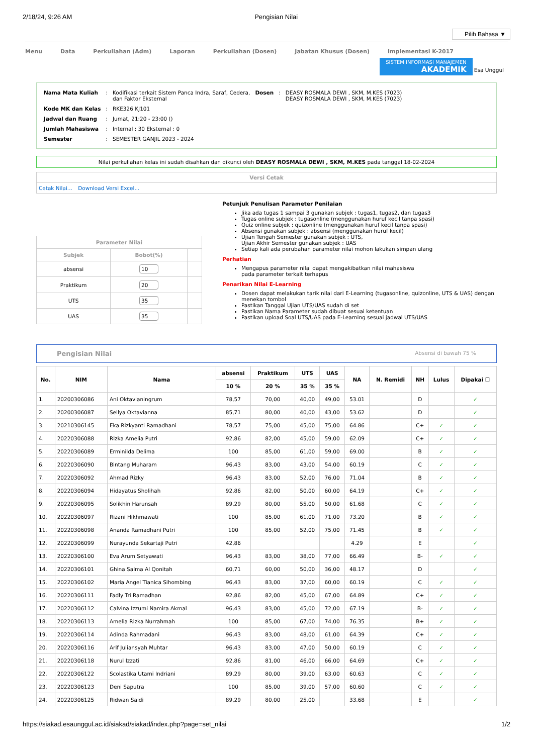2/18/24, 9:26 AM Pengisian Nilai
Pilih Bahasa ▼
Menu Data Perkuliahan (Adm) Laporan Perkuliahan (Dosen) Jabatan Khusus (Dosen) Implementasi K-2017
SISTEM INFORMASI MANAJEMEN AKADEMIK
Esa Unggul
| Nama Mata Kuliah | : | Kodifikasi terkait Sistem Panca Indra, Saraf, Cedera, dan Faktor Eksternal | Dosen | : | DEASY ROSMALA DEWI , SKM, M.KES (7023) DEASY ROSMALA DEWI , SKM, M.KES (7023) |
| Kode MK dan Kelas | : | RKE326 KJ101 | | | |
| Jadwal dan Ruang | : | Jumat, 21:20 - 23:00 () | | | |
| Jumlah Mahasiswa | : | Internal : 30 Eksternal : 0 | | | |
| Semester | : | SEMESTER GANJIL 2023 - 2024 | | | |
Nilai perkuliahan kelas ini sudah disahkan dan dikunci oleh DEASY ROSMALA DEWI , SKM, M.KES pada tanggal 18-02-2024
Versi Cetak
Cetak Nilai... Download Versi Excel...
| Parameter Nilai | | |
| --- | --- | --- |
| Subjek | Bobot(%) | |
| absensi | 10 | |
| Praktikum | 20 | |
| UTS | 35 | |
| UAS | 35 | |
Petunjuk Penulisan Parameter Penilaian
Jika ada tugas 1 sampai 3 gunakan subjek : tugas1, tugas2, dan tugas3
Tugas online subjek : tugasonline (menggunakan huruf kecil tanpa spasi)
Quiz online subjek : quizonline (menggunakan huruf kecil tanpa spasi)
Absensi gunakan subjek : absensi (menggunakan huruf kecil)
Ujian Tengah Semester gunakan subjek : UTS,
Ujian Akhir Semester gunakan subjek : UAS
Setiap kali ada perubahan parameter nilai mohon lakukan simpan ulang
Perhatian
Mengapus parameter nilai dapat mengakibatkan nilai mahasiswa
pada parameter terkait terhapus
Penarikan Nilai E-Learning
Dosen dapat melakukan tarik nilai dari E-Learning (tugasonline, quizonline, UTS & UAS) dengan menekan tombol
Pastikan Tanggal Ujian UTS/UAS sudah di set
Pastikan Nama Parameter sudah dibuat sesuai ketentuan
Pastikan upload Soal UTS/UAS pada E-Learning sesuai jadwal UTS/UAS
Pengisian Nilai Absensi di bawah 75 %
| No. | NIM | Nama | absensi | Praktikum | UTS | UAS | NA | N. Remidi | NH | Lulus | Dipakai ☐ |
| --- | --- | --- | --- | --- | --- | --- | --- | --- | --- | --- | --- |
| | | | 10 % | 20 % | 35 % | 35 % | | | | | |
| 1. | 20200306086 | Ani Oktavianingrum | 78,57 | 70,00 | 40,00 | 49,00 | 53.01 | | D | | ✓ |
| 2. | 20200306087 | Sellya Oktavianna | 85,71 | 80,00 | 40,00 | 43,00 | 53.62 | | D | | ✓ |
| 3. | 20210306145 | Eka Rizkyanti Ramadhani | 78,57 | 75,00 | 45,00 | 75,00 | 64.86 | | C+ | ✓ | ✓ |
| 4. | 20220306088 | Rizka Amelia Putri | 92,86 | 82,00 | 45,00 | 59,00 | 62.09 | | C+ | ✓ | ✓ |
| 5. | 20220306089 | Erminilda Delima | 100 | 85,00 | 61,00 | 59,00 | 69.00 | | B | ✓ | ✓ |
| 6. | 20220306090 | Bintang Muharam | 96,43 | 83,00 | 43,00 | 54,00 | 60.19 | | C | ✓ | ✓ |
| 7. | 20220306092 | Ahmad Rizky | 96,43 | 83,00 | 52,00 | 76,00 | 71.04 | | B | ✓ | ✓ |
| 8. | 20220306094 | Hidayatus Sholihah | 92,86 | 82,00 | 50,00 | 60,00 | 64.19 | | C+ | ✓ | ✓ |
| 9. | 20220306095 | Solikhin Harunsah | 89,29 | 80,00 | 55,00 | 50,00 | 61.68 | | C | ✓ | ✓ |
| 10. | 20220306097 | Rizani Hikhmawati | 100 | 85,00 | 61,00 | 71,00 | 73.20 | | B | ✓ | ✓ |
| 11. | 20220306098 | Ananda Ramadhani Putri | 100 | 85,00 | 52,00 | 75,00 | 71.45 | | B | ✓ | ✓ |
| 12. | 20220306099 | Nurayunda Sekartaji Putri | 42,86 | | | | 4.29 | | E | | ✓ |
| 13. | 20220306100 | Eva Arum Setyawati | 96,43 | 83,00 | 38,00 | 77,00 | 66.49 | | B- | ✓ | ✓ |
| 14. | 20220306101 | Ghina Salma Al Qonitah | 60,71 | 60,00 | 50,00 | 36,00 | 48.17 | | D | | ✓ |
| 15. | 20220306102 | Maria Angel Tianica Sihombing | 96,43 | 83,00 | 37,00 | 60,00 | 60.19 | | C | ✓ | ✓ |
| 16. | 20220306111 | Fadly Tri Ramadhan | 92,86 | 82,00 | 45,00 | 67,00 | 64.89 | | C+ | ✓ | ✓ |
| 17. | 20220306112 | Calvina Izzumi Namira Akmal | 96,43 | 83,00 | 45,00 | 72,00 | 67.19 | | B- | ✓ | ✓ |
| 18. | 20220306113 | Amelia Rizka Nurrahmah | 100 | 85,00 | 67,00 | 74,00 | 76.35 | | B+ | ✓ | ✓ |
| 19. | 20220306114 | Adinda Rahmadani | 96,43 | 83,00 | 48,00 | 61,00 | 64.39 | | C+ | ✓ | ✓ |
| 20. | 20220306116 | Arif Juliansyah Muhtar | 96,43 | 83,00 | 47,00 | 50,00 | 60.19 | | C | ✓ | ✓ |
| 21. | 20220306118 | Nurul Izzati | 92,86 | 81,00 | 46,00 | 66,00 | 64.69 | | C+ | ✓ | ✓ |
| 22. | 20220306122 | Scolastika Utami Indriani | 89,29 | 80,00 | 39,00 | 63,00 | 60.63 | | C | ✓ | ✓ |
| 23. | 20220306123 | Deni Saputra | 100 | 85,00 | 39,00 | 57,00 | 60.60 | | C | ✓ | ✓ |
| 24. | 20220306125 | Ridwan Saidi | 89,29 | 80,00 | 25,00 | | 33.68 | | E | | ✓ |
https://siakad.esaunggul.ac.id/siakad/siakad/index.php?page=set_nilai 1/2